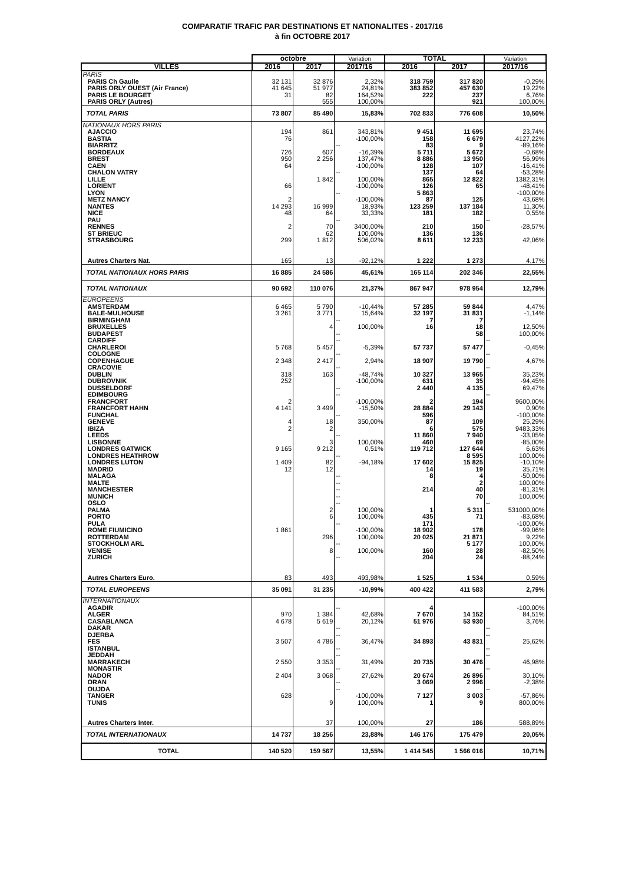COMPARATIF TRAFIC PAR DESTINATIONS ET NATIONALITES - 2017/16
à fin OCTOBRE 2017
| | octobre | | Variation | TOTAL | | Variation |
| --- | --- | --- | --- | --- | --- | --- |
| VILLES | 2016 | 2017 | 2017/16 | 2016 | 2017 | 2017/16 |
| PARIS | | | | | | |
| PARIS Ch Gaulle | 32 131 | 32 876 | 2,32% | 318 759 | 317 820 | -0,29% |
| PARIS ORLY OUEST (Air France) | 41 645 | 51 977 | 24,81% | 383 852 | 457 630 | 19,22% |
| PARIS LE BOURGET | 31 | 82 | 164,52% | 222 | 237 | 6,76% |
| PARIS ORLY (Autres) | | 555 | 100,00% | | 921 | 100,00% |
| TOTAL PARIS | 73 807 | 85 490 | 15,83% | 702 833 | 776 608 | 10,50% |
| NATIONAUX HORS PARIS | | | | | | |
| AJACCIO | 194 | 861 | 343,81% | 9 451 | 11 695 | 23,74% |
| BASTIA | 76 | | -100,00% | 158 | 6 679 | 4127,22% |
| BIARRITZ | | | -- | 83 | 9 | -89,16% |
| BORDEAUX | 726 | 607 | -16,39% | 5 711 | 5 672 | -0,68% |
| BREST | 950 | 2 256 | 137,47% | 8 886 | 13 950 | 56,99% |
| CAEN | 64 | | -100,00% | 128 | 107 | -16,41% |
| CHALON VATRY | | | -- | 137 | 64 | -53,28% |
| LILLE | | 1 842 | 100,00% | 865 | 12 822 | 1382,31% |
| LORIENT | 66 | | -100,00% | 126 | 65 | -48,41% |
| LYON | | | -- | 5 863 | | -100,00% |
| METZ NANCY | 2 | | -100,00% | 87 | 125 | 43,68% |
| NANTES | 14 293 | 16 999 | 18,93% | 123 259 | 137 184 | 11,30% |
| NICE | 48 | 64 | 33,33% | 181 | 182 | 0,55% |
| PAU | | | -- | | | -- |
| RENNES | 2 | 70 | 3400,00% | 210 | 150 | -28,57% |
| ST BRIEUC | | 62 | 100,00% | 136 | 136 | |
| STRASBOURG | 299 | 1 812 | 506,02% | 8 611 | 12 233 | 42,06% |
| Autres Charters Nat. | 165 | 13 | -92,12% | 1 222 | 1 273 | 4,17% |
| TOTAL NATIONAUX HORS PARIS | 16 885 | 24 586 | 45,61% | 165 114 | 202 346 | 22,55% |
| TOTAL NATIONAUX | 90 692 | 110 076 | 21,37% | 867 947 | 978 954 | 12,79% |
| EUROPEENS | | | | | | |
| AMSTERDAM | 6 465 | 5 790 | -10,44% | 57 285 | 59 844 | 4,47% |
| BALE-MULHOUSE | 3 261 | 3 771 | 15,64% | 32 197 | 31 831 | -1,14% |
| BIRMINGHAM | | | -- | 7 | 7 | |
| BRUXELLES | | 4 | 100,00% | 16 | 18 | 12,50% |
| BUDAPEST | | | -- | | 58 | 100,00% |
| CARDIFF | | | -- | | | -- |
| CHARLEROI | 5 768 | 5 457 | -5,39% | 57 737 | 57 477 | -0,45% |
| COLOGNE | | | -- | | | -- |
| COPENHAGUE | 2 348 | 2 417 | 2,94% | 18 907 | 19 790 | 4,67% |
| CRACOVIE | | | -- | | | -- |
| DUBLIN | 318 | 163 | -48,74% | 10 327 | 13 965 | 35,23% |
| DUBROVNIK | 252 | | -100,00% | 631 | 35 | -94,45% |
| DUSSELDORF | | | -- | 2 440 | 4 135 | 69,47% |
| EDIMBOURG | | | -- | | | -- |
| FRANCFORT | 2 | | -100,00% | 2 | 194 | 9600,00% |
| FRANCFORT HAHN | 4 141 | 3 499 | -15,50% | 28 884 | 29 143 | 0,90% |
| FUNCHAL | | | -- | 596 | | -100,00% |
| GENEVE | 4 | 18 | 350,00% | 87 | 109 | 25,29% |
| IBIZA | 2 | 2 | | 6 | 575 | 9483,33% |
| LEEDS | | | -- | 11 860 | 7 940 | -33,05% |
| LISBONNE | | 3 | 100,00% | 460 | 69 | -85,00% |
| LONDRES GATWICK | 9 165 | 9 212 | 0,51% | 119 712 | 127 644 | 6,63% |
| LONDRES HEATHROW | | | -- | | 8 595 | 100,00% |
| LONDRES LUTON | 1 409 | 82 | -94,18% | 17 602 | 15 825 | -10,10% |
| MADRID | 12 | 12 | | 14 | 19 | 35,71% |
| MALAGA | | | -- | 8 | 4 | -50,00% |
| MALTE | | | -- | | 2 | 100,00% |
| MANCHESTER | | | -- | 214 | 40 | -81,31% |
| MUNICH | | | -- | | 70 | 100,00% |
| OSLO | | | -- | | | -- |
| PALMA | | 2 | 100,00% | 1 | 5 311 | 531000,00% |
| PORTO | | 6 | 100,00% | 435 | 71 | -83,68% |
| PULA | | | -- | 171 | | -100,00% |
| ROME FIUMICINO | 1 861 | | -100,00% | 18 902 | 178 | -99,06% |
| ROTTERDAM | | 296 | 100,00% | 20 025 | 21 871 | 9,22% |
| STOCKHOLM ARL | | | -- | | 5 177 | 100,00% |
| VENISE | | 8 | 100,00% | 160 | 28 | -82,50% |
| ZURICH | | | -- | 204 | 24 | -88,24% |
| Autres Charters Euro. | 83 | 493 | 493,98% | 1 525 | 1 534 | 0,59% |
| TOTAL EUROPEENS | 35 091 | 31 235 | -10,99% | 400 422 | 411 583 | 2,79% |
| INTERNATIONAUX | | | | | | |
| AGADIR | | | -- | 4 | | -100,00% |
| ALGER | 970 | 1 384 | 42,68% | 7 670 | 14 152 | 84,51% |
| CASABLANCA | 4 678 | 5 619 | 20,12% | 51 976 | 53 930 | 3,76% |
| DAKAR | | | -- | | | -- |
| DJERBA | | | -- | | | -- |
| FES | 3 507 | 4 786 | 36,47% | 34 893 | 43 831 | 25,62% |
| ISTANBUL | | | -- | | | -- |
| JEDDAH | | | -- | | | -- |
| MARRAKECH | 2 550 | 3 353 | 31,49% | 20 735 | 30 476 | 46,98% |
| MONASTIR | | | -- | | | -- |
| NADOR | 2 404 | 3 068 | 27,62% | 20 674 | 26 896 | 30,10% |
| ORAN | | | -- | 3 069 | 2 996 | -2,38% |
| OUJDA | | | -- | | | -- |
| TANGER | 628 | | -100,00% | 7 127 | 3 003 | -57,86% |
| TUNIS | | 9 | 100,00% | 1 | 9 | 800,00% |
| Autres Charters Inter. | | 37 | 100,00% | 27 | 186 | 588,89% |
| TOTAL INTERNATIONAUX | 14 737 | 18 256 | 23,88% | 146 176 | 175 479 | 20,05% |
| TOTAL | 140 520 | 159 567 | 13,55% | 1 414 545 | 1 566 016 | 10,71% |